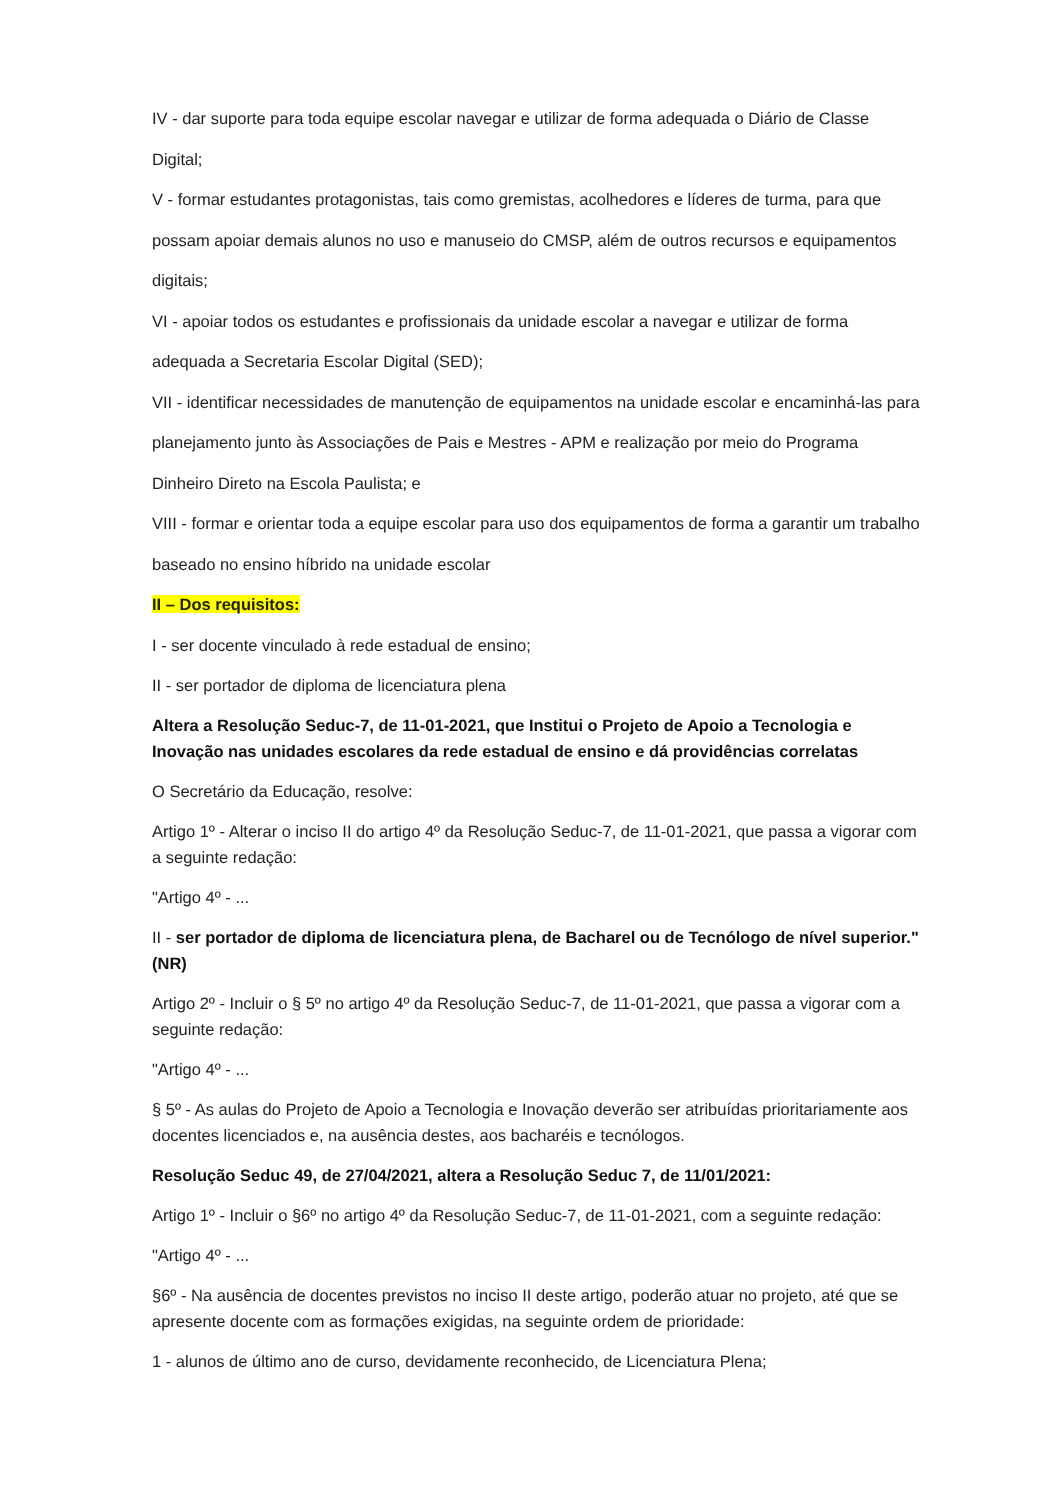IV - dar suporte para toda equipe escolar navegar e utilizar de forma adequada o Diário de Classe Digital;
V - formar estudantes protagonistas, tais como gremistas, acolhedores e líderes de turma, para que possam apoiar demais alunos no uso e manuseio do CMSP, além de outros recursos e equipamentos digitais;
VI - apoiar todos os estudantes e profissionais da unidade escolar a navegar e utilizar de forma adequada a Secretaria Escolar Digital (SED);
VII - identificar necessidades de manutenção de equipamentos na unidade escolar e encaminhá-las para planejamento junto às Associações de Pais e Mestres - APM e realização por meio do Programa Dinheiro Direto na Escola Paulista; e
VIII - formar e orientar toda a equipe escolar para uso dos equipamentos de forma a garantir um trabalho baseado no ensino híbrido na unidade escolar
II – Dos requisitos:
I - ser docente vinculado à rede estadual de ensino;
II - ser portador de diploma de licenciatura plena
Altera a Resolução Seduc-7, de 11-01-2021, que Institui o Projeto de Apoio a Tecnologia e Inovação nas unidades escolares da rede estadual de ensino e dá providências correlatas
O Secretário da Educação, resolve:
Artigo 1º - Alterar o inciso II do artigo 4º da Resolução Seduc-7, de 11-01-2021, que passa a vigorar com a seguinte redação:
"Artigo 4º - ...
II - ser portador de diploma de licenciatura plena, de Bacharel ou de Tecnólogo de nível superior."(NR)
Artigo 2º - Incluir o § 5º no artigo 4º da Resolução Seduc-7, de 11-01-2021, que passa a vigorar com a seguinte redação:
"Artigo 4º - ...
§ 5º - As aulas do Projeto de Apoio a Tecnologia e Inovação deverão ser atribuídas prioritariamente aos docentes licenciados e, na ausência destes, aos bacharéis e tecnólogos.
Resolução Seduc 49, de 27/04/2021, altera a Resolução Seduc 7, de 11/01/2021:
Artigo 1º - Incluir o §6º no artigo 4º da Resolução Seduc-7, de 11-01-2021, com a seguinte redação:
"Artigo 4º - ...
§6º - Na ausência de docentes previstos no inciso II deste artigo, poderão atuar no projeto, até que se apresente docente com as formações exigidas, na seguinte ordem de prioridade:
1 - alunos de último ano de curso, devidamente reconhecido, de Licenciatura Plena;